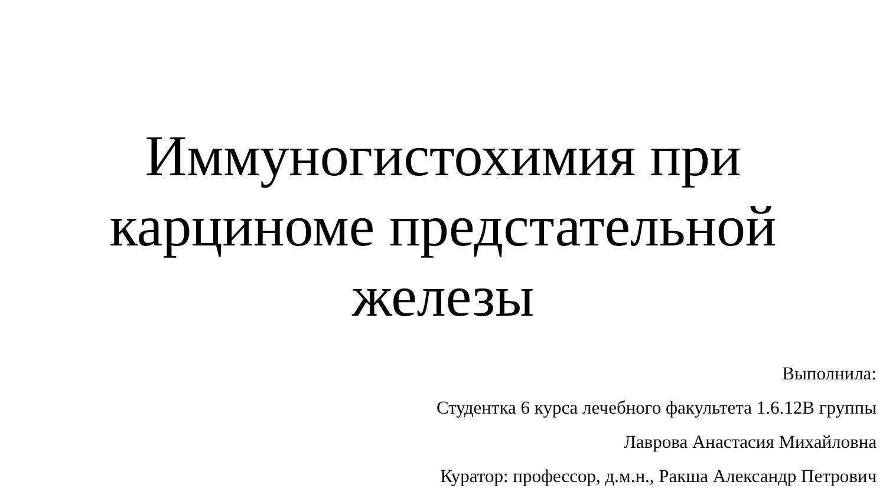Иммуногистохимия при
карциноме предстательной
железы
Выполнила:
Студентка 6 курса лечебного факультета 1.6.12В группы
Лаврова Анастасия Михайловна
Куратор: профессор, д.м.н., Ракша Александр Петрович